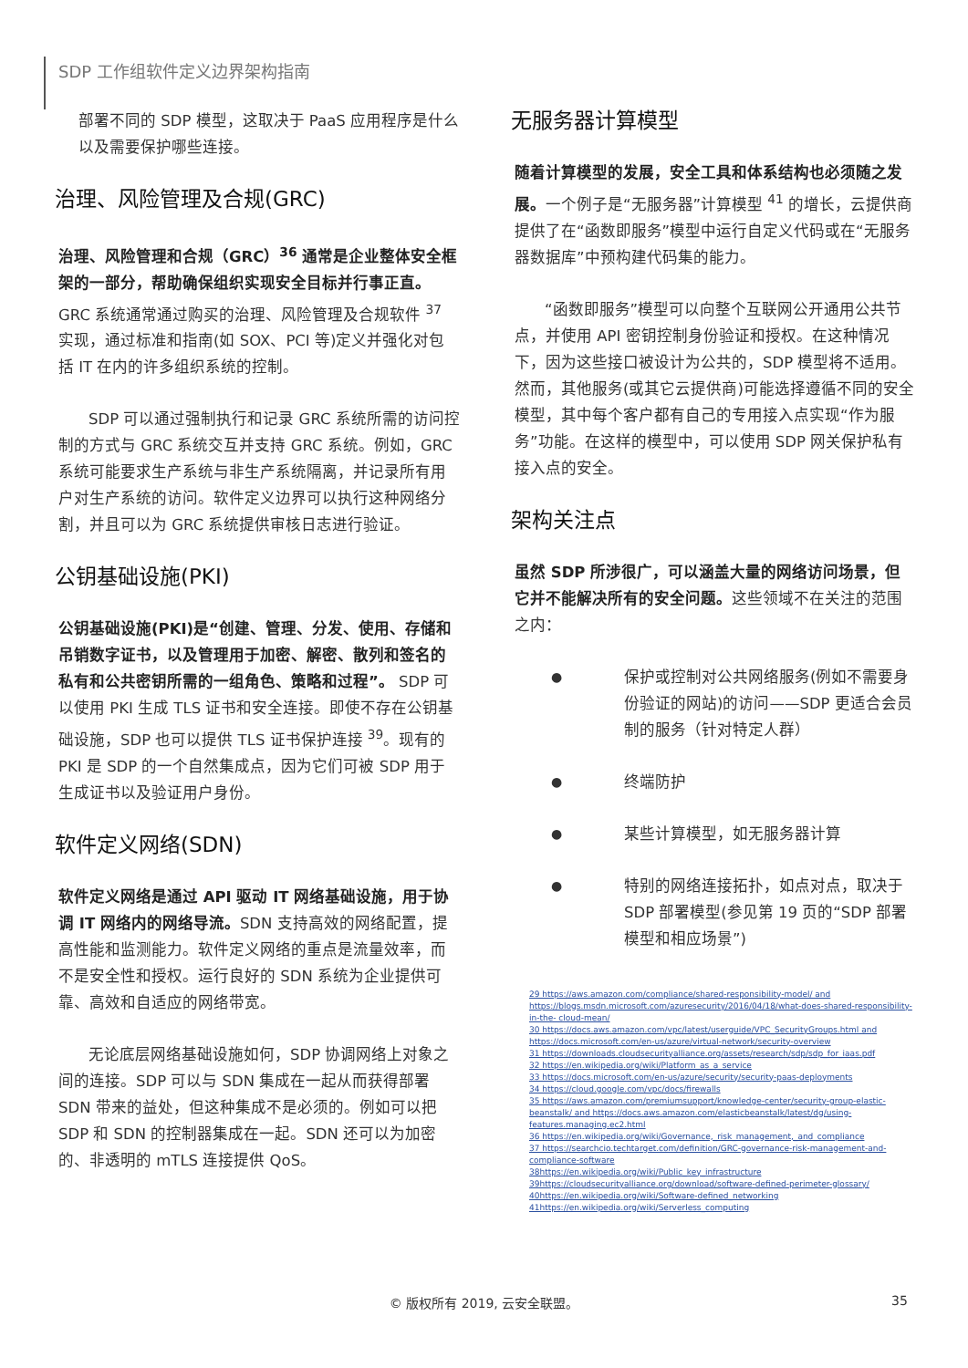SDP 工作组软件定义边界架构指南
部署不同的 SDP 模型，这取决于 PaaS 应用程序是什么以及需要保护哪些连接。
治理、风险管理及合规(GRC)
治理、风险管理和合规（GRC）<sup>36</sup> 通常是企业整体安全框架的一部分，帮助确保组织实现安全目标并行事正直。GRC 系统通常通过购买的治理、风险管理及合规软件 <sup>37</sup> 实现，通过标准和指南(如 SOX、PCI 等)定义并强化对包括 IT 在内的许多组织系统的控制。
SDP 可以通过强制执行和记录 GRC 系统所需的访问控制的方式与 GRC 系统交互并支持 GRC 系统。例如，GRC 系统可能要求生产系统与非生产系统隔离，并记录所有用户对生产系统的访问。软件定义边界可以执行这种网络分割，并且可以为 GRC 系统提供审核日志进行验证。
公钥基础设施(PKI)
公钥基础设施(PKI)是“创建、管理、分发、使用、存储和吊销数字证书，以及管理用于加密、解密、散列和签名的私有和公共密钥所需的一组角色、策略和过程”。 SDP 可以使用 PKI 生成 TLS 证书和安全连接。即使不存在公钥基础设施，SDP 也可以提供 TLS 证书保护连接 <sup>39</sup>。现有的 PKI 是 SDP 的一个自然集成点，因为它们可被 SDP 用于生成证书以及验证用户身份。
软件定义网络(SDN)
软件定义网络是通过 API 驱动 IT 网络基础设施，用于协调 IT 网络内的网络导流。SDN 支持高效的网络配置，提高性能和监测能力。软件定义网络的重点是流量效率，而不是安全性和授权。运行良好的 SDN 系统为企业提供可靠、高效和自适应的网络带宽。
无论底层网络基础设施如何，SDP 协调网络上对象之间的连接。SDP 可以与 SDN 集成在一起从而获得部署 SDN 带来的益处，但这种集成不是必须的。例如可以把 SDP 和 SDN 的控制器集成在一起。SDN 还可以为加密的、非透明的 mTLS 连接提供 QoS。
无服务器计算模型
随着计算模型的发展，安全工具和体系结构也必须随之发展。一个例子是“无服务器”计算模型 <sup>41</sup> 的增长，云提供商提供了在“函数即服务”模型中运行自定义代码或在“无服务器数据库”中预构建代码集的能力。
“函数即服务”模型可以向整个互联网公开通用公共节点，并使用 API 密钥控制身份验证和授权。在这种情况下，因为这些接口被设计为公共的，SDP 模型将不适用。然而，其他服务(或其它云提供商)可能选择遵循不同的安全模型，其中每个客户都有自己的专用接入点实现“作为服务”功能。在这样的模型中，可以使用 SDP 网关保护私有接入点的安全。
架构关注点
虽然 SDP 所涉很广，可以涵盖大量的网络访问场景，但它并不能解决所有的安全问题。这些领域不在关注的范围之内：
● 保护或控制对公共网络服务(例如不需要身份验证的网站)的访问——SDP 更适合会员制的服务（针对特定人群）
● 终端防护
● 某些计算模型，如无服务器计算
● 特别的网络连接拓扑，如点对点，取决于 SDP 部署模型(参见第 19 页的“SDP 部署模型和相应场景”)
29 https://aws.amazon.com/compliance/shared-responsibility-model/ and https://blogs.msdn.microsoft.com/azuresecurity/2016/04/18/what-does-shared-responsibility-in-the- cloud-mean/
30 https://docs.aws.amazon.com/vpc/latest/userguide/VPC_SecurityGroups.html and https://docs.microsoft.com/en-us/azure/virtual-network/security-overview
31 https://downloads.cloudsecurityalliance.org/assets/research/sdp/sdp_for_iaas.pdf
32 https://en.wikipedia.org/wiki/Platform_as_a_service
33 https://docs.microsoft.com/en-us/azure/security/security-paas-deployments
34 https://cloud.google.com/vpc/docs/firewalls
35 https://aws.amazon.com/premiumsupport/knowledge-center/security-group-elastic-beanstalk/ and https://docs.aws.amazon.com/elasticbeanstalk/latest/dg/using-features.managing.ec2.html
36 https://en.wikipedia.org/wiki/Governance,_risk_management,_and_compliance
37 https://searchcio.techtarget.com/definition/GRC-governance-risk-management-and-compliance-software
38https://en.wikipedia.org/wiki/Public_key_infrastructure
39https://cloudsecurityalliance.org/download/software-defined-perimeter-glossary/
40https://en.wikipedia.org/wiki/Software-defined_networking
41https://en.wikipedia.org/wiki/Serverless_computing
© 版权所有 2019, 云安全联盟。 35